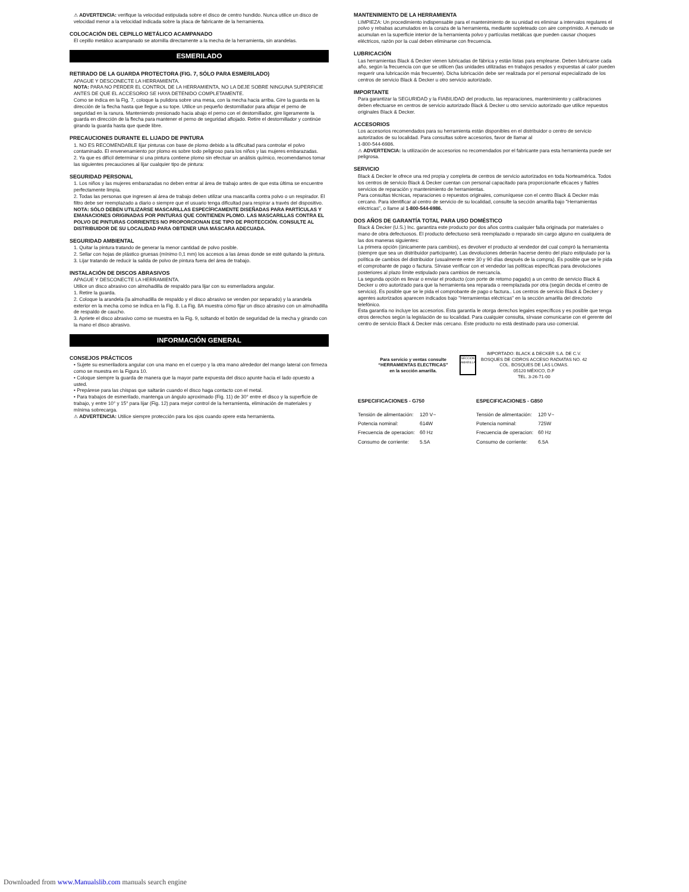⚠ ADVERTENCIA: verifique la velocidad estipulada sobre el disco de centro hundido. Nunca utilice un disco de velocidad menor a la velocidad indicada sobre la placa de fabricante de la herramienta.
COLOCACIÓN DEL CEPILLO METÁLICO ACAMPANADO
El cepillo metálico acampanado se atornilla directamente a la mecha de la herramienta, sin arandelas.
ESMERILADO
RETIRADO DE LA GUARDA PROTECTORA (FIG. 7, SÓLO PARA ESMERILADO)
APAGUE Y DESCONECTE LA HERRAMIENTA.
NOTA: PARA NO PERDER EL CONTROL DE LA HERRAMIENTA, NO LA DEJE SOBRE NINGUNA SUPERFICIE ANTES DE QUE EL ACCESORIO SE HAYA DETENIDO COMPLETAMENTE.
Como se indica en la Fig. 7, coloque la pulidora sobre una mesa, con la mecha hacia arriba. Gire la guarda en la dirección de la flecha hasta que llegue a su tope. Utilice un pequeño destornillador para aflojar el perno de seguridad en la ranura. Manteniendo presionado hacia abajo el perno con el destornillador, gire ligeramente la guarda en dirección de la flecha para mantener el perno de seguridad aflojado. Retire el destornillador y continúe girando la guarda hasta que quede libre.
PRECAUCIONES DURANTE EL LIJADO DE PINTURA
1. NO ES RECOMENDABLE lijar pinturas con base de plomo debido a la dificultad para controlar el polvo contaminado. El envenenamiento por plomo es sobre todo peligroso para los niños y las mujeres embarazadas.
2. Ya que es difícil determinar si una pintura contiene plomo sin efectuar un análisis químico, recomendamos tomar las siguientes precauciones al lijar cualquier tipo de pintura:
SEGURIDAD PERSONAL
1. Los niños y las mujeres embarazadas no deben entrar al área de trabajo antes de que esta última se encuentre perfectamente limpia.
2. Todas las personas que ingresen al área de trabajo deben utilizar una mascarilla contra polvo o un respirador. El filtro debe ser reemplazado a diario o siempre que el usuario tenga dificultad para respirar a través del dispositivo.
NOTA: SÓLO DEBEN UTILIZARSE MASCARILLAS ESPECÍFICAMENTE DISEÑADAS PARA PARTÍCULAS Y EMANACIONES ORIGINADAS POR PINTURAS QUE CONTIENEN PLOMO. LAS MASCARILLAS CONTRA EL POLVO DE PINTURAS CORRIENTES NO PROPORCIONAN ESE TIPO DE PROTECCIÓN. CONSULTE AL DISTRIBUIDOR DE SU LOCALIDAD PARA OBTENER UNA MÁSCARA ADECUADA.
SEGURIDAD AMBIENTAL
1. Quitar la pintura tratando de generar la menor cantidad de polvo posible.
2. Sellar con hojas de plástico gruesas (mínimo 0,1 mm) los accesos a las áreas donde se esté quitando la pintura.
3. Lijar tratando de reducir la salida de polvo de pintura fuera del área de trabajo.
INSTALACIÓN DE DISCOS ABRASIVOS
APAGUE Y DESCONECTE LA HERRAMIENTA.
Utilice un disco abrasivo con almohadilla de respaldo para lijar con su esmeriladora angular.
1. Retire la guarda.
2. Coloque la arandela (la almohadilla de respaldo y el disco abrasivo se venden por separado) y la arandela exterior en la mecha como se indica en la Fig. 8. La Fig. 8A muestra cómo fijar un disco abrasivo con un almohadilla de respaldo de caucho.
3. Apriete el disco abrasivo como se muestra en la Fig. 9, soltando el botón de seguridad de la mecha y girando con la mano el disco abrasivo.
INFORMACIÓN GENERAL
CONSEJOS PRÁCTICOS
• Sujete su esmeriladora angular con una mano en el cuerpo y la otra mano alrededor del mango lateral con firmeza como se muestra en la Figura 10.
• Coloque siempre la guarda de manera que la mayor parte expuesta del disco apunte hacia el lado opuesto a usted.
• Prepárese para las chispas que saltarán cuando el disco haga contacto con el metal.
• Para trabajos de esmerilado, mantenga un ángulo aproximado (Fig. 11) de 30° entre el disco y la superficie de trabajo, y entre 10° y 15° para lijar (Fig. 12) para mejor control de la herramienta, eliminación de materiales y mínima sobrecarga.
⚠ ADVERTENCIA: Utilice siempre protección para los ojos cuando opere esta herramienta.
MANTENIMIENTO DE LA HERRAMIENTA
LIMPIEZA: Un procedimiento indispensable para el mantenimiento de su unidad es eliminar a intervalos regulares el polvo y rebabas acumulados en la coraza de la herramienta, mediante sopleteado con aire comprimido. A menudo se acumulan en la superficie interior de la herramienta polvo y partículas metálicas que pueden causar choques eléctricos, razón por la cual deben eliminarse con frecuencia.
LUBRICACIÓN
Las herramientas Black & Decker vienen lubricadas de fábrica y están listas para emplearse. Deben lubricarse cada año, según la frecuencia con que se utilicen (las unidades utilizadas en trabajos pesados y expuestas al calor pueden requerir una lubricación más frecuente). Dicha lubricación debe ser realizada por el personal especializado de los centros de servicio Black & Decker u otro servicio autorizado.
IMPORTANTE
Para garantizar la SEGURIDAD y la FIABILIDAD del producto, las reparaciones, mantenimiento y calibraciones deben efectuarse en centros de servicio autorizado Black & Decker u otro servicio autorizado que utilice repuestos originales Black & Decker.
ACCESORIOS
Los accesorios recomendados para su herramienta están disponibles en el distribuidor o centro de servicio autorizados de su localidad. Para consultas sobre accesorios, favor de llamar al
1-800-544-6986.
⚠ ADVERTENCIA: la utilización de accesorios no recomendados por el fabricante para esta herramienta puede ser peligrosa.
SERVICIO
Black & Decker le ofrece una red propia y completa de centros de servicio autorizados en toda Norteamérica. Todos los centros de servicio Black & Decker cuentan con personal capacitado para proporcionarle eficaces y fiables servicios de reparación y mantenimiento de herramientas.
Para consultas técnicas, reparaciones o repuestos originales, comuníquese con el centro Black & Decker más cercano. Para identificar al centro de servicio de su localidad, consulte la sección amarilla bajo "Herramientas eléctricas", o llame al 1-800-544-6986.
DOS AÑOS DE GARANTÍA TOTAL PARA USO DOMÉSTICO
Black & Decker (U.S.) Inc. garantiza este producto por dos años contra cualquier falla originada por materiales o mano de obra defectuosos. El producto defectuoso será reemplazado o reparado sin cargo alguno en cualquiera de las dos maneras siguientes:
La primera opción (únicamente para cambios), es devolver el producto al vendedor del cual compró la herramienta (siempre que sea un distribuidor participante). Las devoluciones deberán hacerse dentro del plazo estipulado por la política de cambios del distribuidor (usualmente entre 30 y 90 días después de la compra). Es posible que se le pida el comprobante de pago o factura. Sírvase verificar con el vendedor las políticas específicas para devoluciones posteriores al plazo límite estipulado para cambios de mercancía.
La segunda opción es llevar o enviar el producto (con porte de retorno pagado) a un centro de servicio Black & Decker u otro autorizado para que la herramienta sea reparada o reemplazada por otra (según decida el centro de servicio). Es posible que se le pida el comprobante de pago o factura.. Los centros de servicio Black & Decker y agentes autorizados aparecen indicados bajo "Herramientas eléctricas" en la sección amarilla del directorio telefónico.
Esta garantía no incluye los accesorios. Esta garantía le otorga derechos legales específicos y es posible que tenga otros derechos según la legislación de su localidad. Para cualquier consulta, sírvase comunicarse con el gerente del centro de servicio Black & Decker más cercano. Este producto no está destinado para uso comercial.
Para servicio y ventas consulte
“HERRAMIENTAS ELECTRICAS”
en la sección amarilla.
SECCION AMARILLA
IMPORTADO: BLACK & DECKER S.A. DE C.V.
BOSQUES DE CIDROS ACCESO RADIATAS NO. 42
COL. BOSQUES DE LAS LOMAS.
05120 MÉXICO, D.F
TEL. 3-26-71-00
ESPECIFICACIONES - G750
| Tensión de alimentación: | 120 V~ |
| Potencia nominal: | 614W |
| Frecuencia de operacion: | 60 Hz |
| Consumo de corriente: | 5.5A |
ESPECIFICACIONES - G850
| Tensión de alimentación: | 120 V~ |
| Potencia nominal: | 725W |
| Frecuencia de operacion: | 60 Hz |
| Consumo de corriente: | 6.5A |
Downloaded from www.Manualslib.com manuals search engine